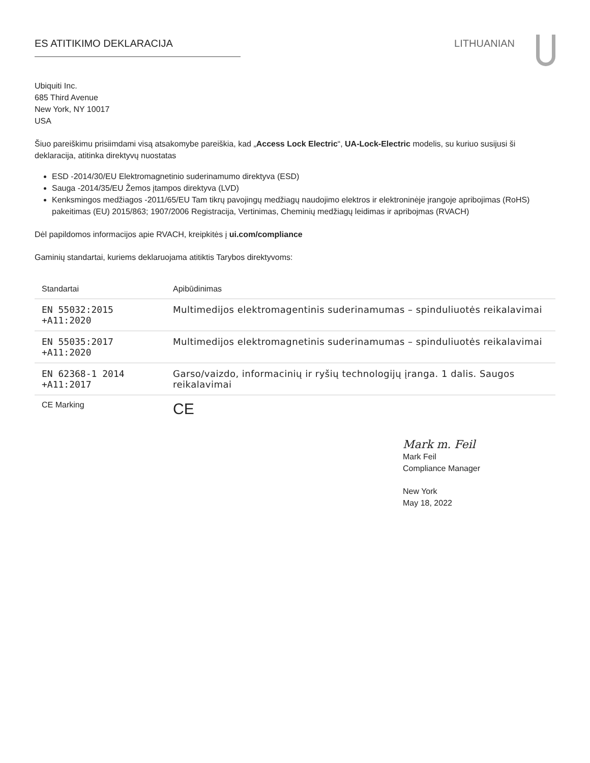ES ATITIKIMO DEKLARACIJA LITHUANIAN
Ubiquiti Inc.
685 Third Avenue
New York, NY 10017
USA
Šiuo pareiškimu prisiimdami visą atsakomybe pareiškia, kad „Access Lock Electric“, UA-Lock-Electric modelis, su kuriuo susijusi ši deklaracija, atitinka direktyvų nuostatas
ESD -2014/30/EU Elektromagnetinio suderinamumo direktyva (ESD)
Sauga -2014/35/EU Žemos įtampos direktyva (LVD)
Kenksmingos medžiagos -2011/65/EU Tam tikrų pavojingų medžiagų naudojimo elektros ir elektroninėje įrangoje apribojimas (RoHS) pakeitimas (EU) 2015/863; 1907/2006 Registracija, Vertinimas, Cheminių medžiagų leidimas ir apribojmas (RVACH)
Dėl papildomos informacijos apie RVACH, kreipkitės į ui.com/compliance
Gaminių standartai, kuriems deklaruojama atitiktis Tarybos direktyvoms:
| Standartai | Apibūdinimas |
| --- | --- |
| EN 55032:2015 +A11:2020 | Multimedijos elektromagentinis suderinamumas – spinduliuotės reikalavimai |
| EN 55035:2017 +A11:2020 | Multimedijos elektromagnetinis suderinamumas – spinduliuotės reikalavimai |
| EN 62368-1 2014 +A11:2017 | Garso/vaizdo, informacinių ir ryšių technologijų įranga. 1 dalis. Saugos reikalavimai |
| CE Marking | CE |
Mark m. Feil
Mark Feil
Compliance Manager
New York
May 18, 2022